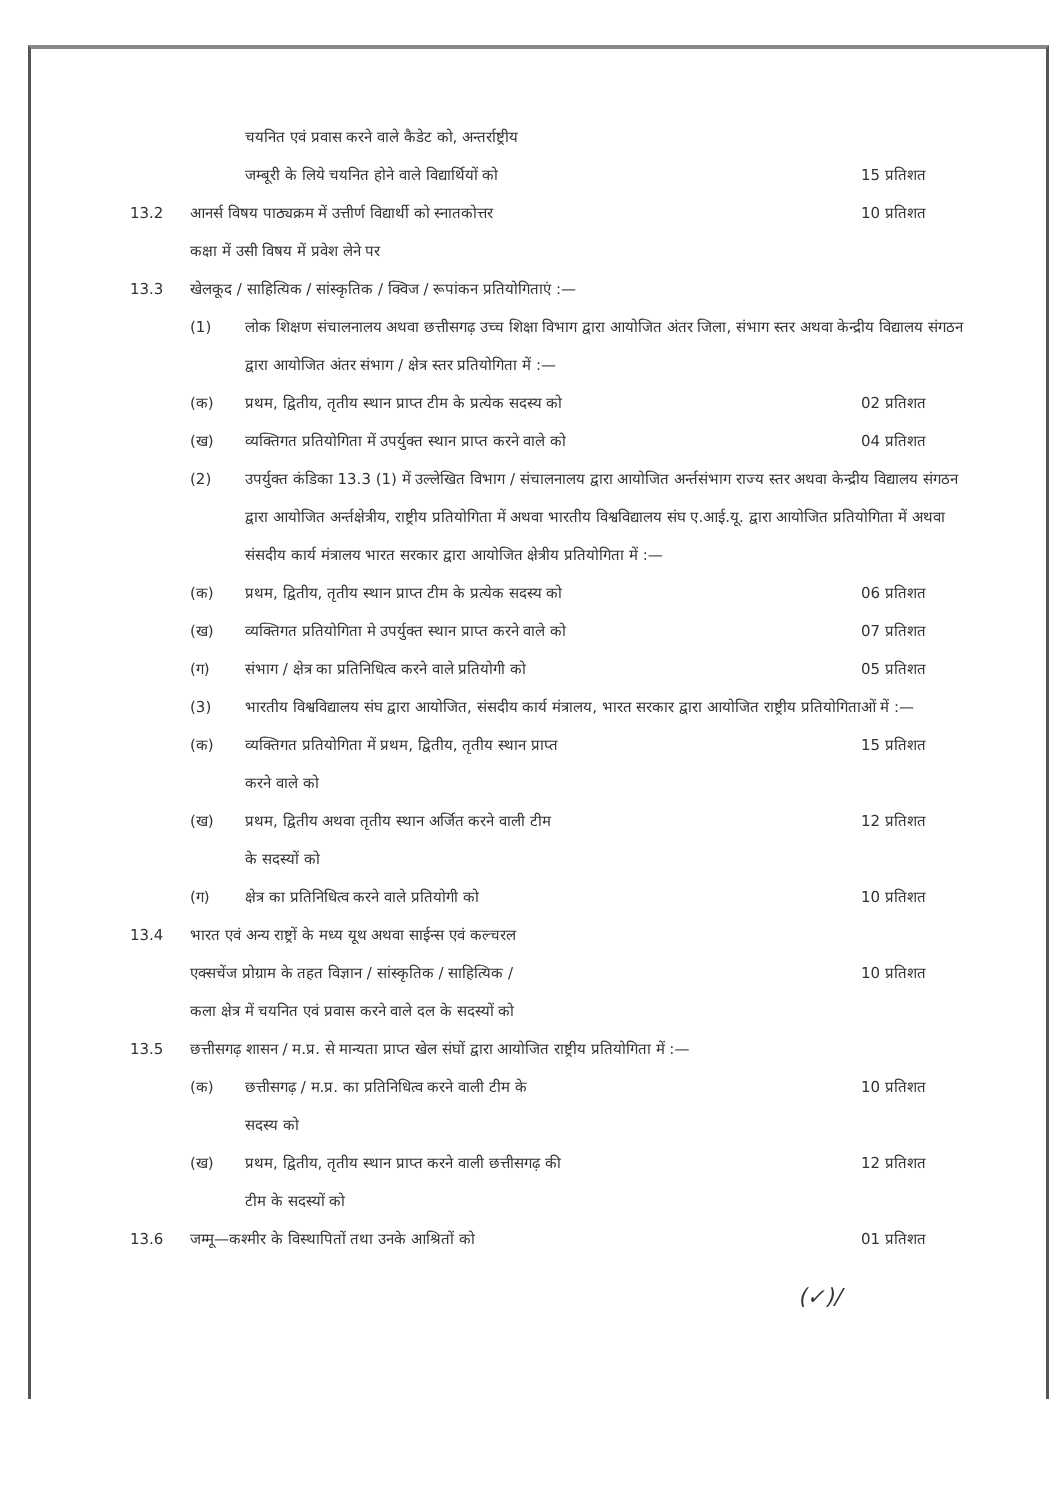चयनित एवं प्रवास करने वाले कैडेट को, अन्तर्राष्ट्रीय
जम्बूरी के लिये चयनित होने वाले विद्यार्थियों को
15 प्रतिशत
13.2 आनर्स विषय पाठ्यक्रम में उत्तीर्ण विद्यार्थी को स्नातकोत्तर
कक्षा में उसी विषय में प्रवेश लेने पर
10 प्रतिशत
13.3 खेलकूद / साहित्यिक / सांस्कृतिक / क्विज / रूपांकन प्रतियोगिताएं :—
(1) लोक शिक्षण संचालनालय अथवा छत्तीसगढ़ उच्च शिक्षा विभाग द्वारा आयोजित अंतर जिला, संभाग स्तर अथवा केन्द्रीय विद्यालय संगठन द्वारा आयोजित अंतर संभाग / क्षेत्र स्तर प्रतियोगिता में :—
(क) प्रथम, द्वितीय, तृतीय स्थान प्राप्त टीम के प्रत्येक सदस्य को
02 प्रतिशत
(ख) व्यक्तिगत प्रतियोगिता में उपर्युक्त स्थान प्राप्त करने वाले को
04 प्रतिशत
(2) उपर्युक्त कंडिका 13.3 (1) में उल्लेखित विभाग / संचालनालय द्वारा आयोजित अर्न्तसंभाग राज्य स्तर अथवा केन्द्रीय विद्यालय संगठन द्वारा आयोजित अर्न्तक्षेत्रीय, राष्ट्रीय प्रतियोगिता में अथवा भारतीय विश्वविद्यालय संघ ए.आई.यू. द्वारा आयोजित प्रतियोगिता में अथवा संसदीय कार्य मंत्रालय भारत सरकार द्वारा आयोजित क्षेत्रीय प्रतियोगिता में :—
(क) प्रथम, द्वितीय, तृतीय स्थान प्राप्त टीम के प्रत्येक सदस्य को
06 प्रतिशत
(ख) व्यक्तिगत प्रतियोगिता मे उपर्युक्त स्थान प्राप्त करने वाले को
07 प्रतिशत
(ग) संभाग / क्षेत्र का प्रतिनिधित्व करने वाले प्रतियोगी को
05 प्रतिशत
(3) भारतीय विश्वविद्यालय संघ द्वारा आयोजित, संसदीय कार्य मंत्रालय, भारत सरकार द्वारा आयोजित राष्ट्रीय प्रतियोगिताओं में :—
(क) व्यक्तिगत प्रतियोगिता में प्रथम, द्वितीय, तृतीय स्थान प्राप्त
करने वाले को
15 प्रतिशत
(ख) प्रथम, द्वितीय अथवा तृतीय स्थान अर्जित करने वाली टीम
के सदस्यों को
12 प्रतिशत
(ग) क्षेत्र का प्रतिनिधित्व करने वाले प्रतियोगी को
10 प्रतिशत
13.4 भारत एवं अन्य राष्ट्रों के मध्य यूथ अथवा साईन्स एवं कल्चरल
एक्सचेंज प्रोग्राम के तहत विज्ञान / सांस्कृतिक / साहित्यिक /
कला क्षेत्र में चयनित एवं प्रवास करने वाले दल के सदस्यों को
10 प्रतिशत
13.5 छत्तीसगढ़ शासन / म.प्र. से मान्यता प्राप्त खेल संघों द्वारा आयोजित राष्ट्रीय प्रतियोगिता में :—
(क) छत्तीसगढ़ / म.प्र. का प्रतिनिधित्व करने वाली टीम के
सदस्य को
10 प्रतिशत
(ख) प्रथम, द्वितीय, तृतीय स्थान प्राप्त करने वाली छत्तीसगढ़ की
टीम के सदस्यों को
12 प्रतिशत
13.6 जम्मू—कश्मीर के विस्थापितों तथा उनके आश्रितों को
01 प्रतिशत
(✓)/